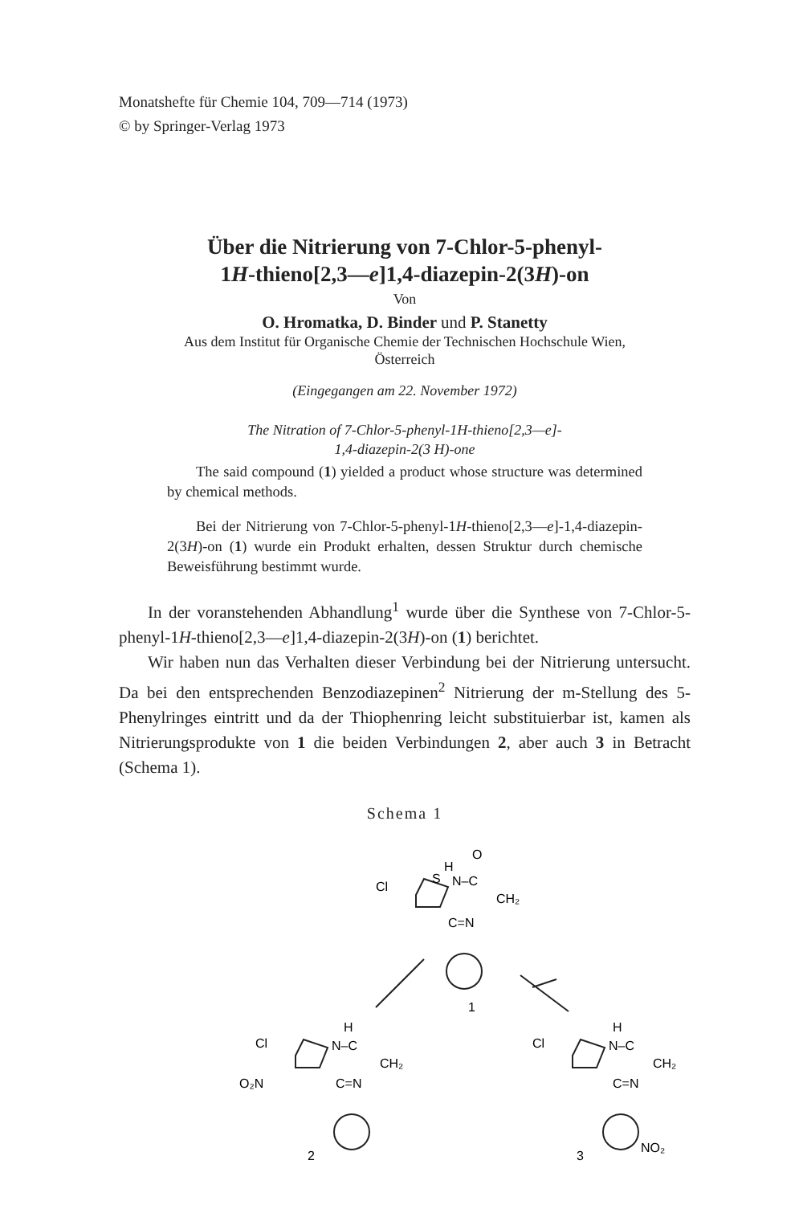Monatshefte für Chemie 104, 709—714 (1973)
© by Springer-Verlag 1973
Über die Nitrierung von 7-Chlor-5-phenyl-
1H-thieno[2,3—e]1,4-diazepin-2(3H)-on
Von
O. Hromatka, D. Binder und P. Stanetty
Aus dem Institut für Organische Chemie der Technischen Hochschule Wien,
Österreich
(Eingegangen am 22. November 1972)
The Nitration of 7-Chlor-5-phenyl-1H-thieno[2,3—e]-
1,4-diazepin-2(3 H)-one
The said compound (1) yielded a product whose structure was determined by chemical methods.
Bei der Nitrierung von 7-Chlor-5-phenyl-1H-thieno[2,3—e]-1,4-diazepin-2(3H)-on (1) wurde ein Produkt erhalten, dessen Struktur durch chemische Beweisführung bestimmt wurde.
In der voranstehenden Abhandlung<sup>1</sup> wurde über die Synthese von 7-Chlor-5-phenyl-1H-thieno[2,3—e]1,4-diazepin-2(3H)-on (1) berichtet.
Wir haben nun das Verhalten dieser Verbindung bei der Nitrierung untersucht. Da bei den entsprechenden Benzodiazepinen<sup>2</sup> Nitrierung der m-Stellung des 5-Phenylringes eintritt und da der Thiophenring leicht substituierbar ist, kamen als Nitrierungsprodukte von 1 die beiden Verbindungen 2, aber auch 3 in Betracht (Schema 1).
Schema 1
H
O
Cl
S
N–C
CH₂
C=N
1
Cl
H
N–C
CH₂
O₂N
C=N
2
Cl
H
N–C
CH₂
C=N
3
NO₂